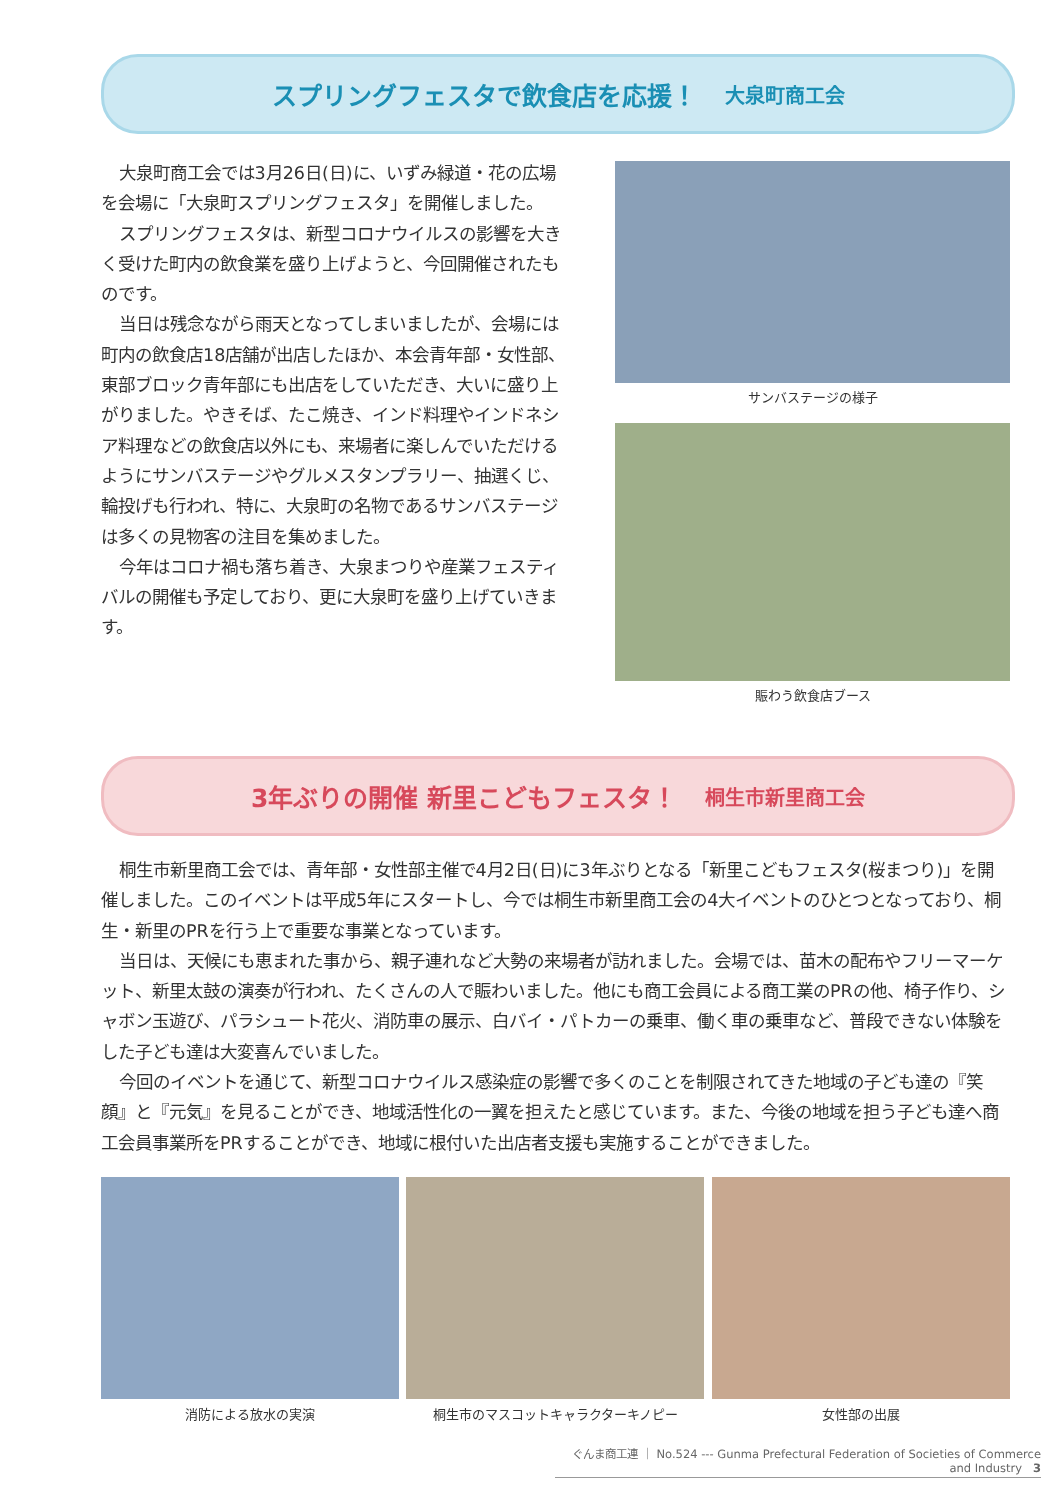スプリングフェスタで飲食店を応援！ 大泉町商工会
大泉町商工会では3月26日(日)に、いずみ緑道・花の広場を会場に「大泉町スプリングフェスタ」を開催しました。
スプリングフェスタは、新型コロナウイルスの影響を大きく受けた町内の飲食業を盛り上げようと、今回開催されたものです。
当日は残念ながら雨天となってしまいましたが、会場には町内の飲食店18店舗が出店したほか、本会青年部・女性部、東部ブロック青年部にも出店をしていただき、大いに盛り上がりました。やきそば、たこ焼き、インド料理やインドネシア料理などの飲食店以外にも、来場者に楽しんでいただけるようにサンバステージやグルメスタンプラリー、抽選くじ、輪投げも行われ、特に、大泉町の名物であるサンバステージは多くの見物客の注目を集めました。
今年はコロナ禍も落ち着き、大泉まつりや産業フェスティバルの開催も予定しており、更に大泉町を盛り上げていきます。
サンバステージの様子
賑わう飲食店ブース
3年ぶりの開催 新里こどもフェスタ！ 桐生市新里商工会
桐生市新里商工会では、青年部・女性部主催で4月2日(日)に3年ぶりとなる「新里こどもフェスタ(桜まつり)」を開催しました。このイベントは平成5年にスタートし、今では桐生市新里商工会の4大イベントのひとつとなっており、桐生・新里のPRを行う上で重要な事業となっています。
当日は、天候にも恵まれた事から、親子連れなど大勢の来場者が訪れました。会場では、苗木の配布やフリーマーケット、新里太鼓の演奏が行われ、たくさんの人で賑わいました。他にも商工会員による商工業のPRの他、椅子作り、シャボン玉遊び、パラシュート花火、消防車の展示、白バイ・パトカーの乗車、働く車の乗車など、普段できない体験をした子ども達は大変喜んでいました。
今回のイベントを通じて、新型コロナウイルス感染症の影響で多くのことを制限されてきた地域の子ども達の『笑顔』と『元気』を見ることができ、地域活性化の一翼を担えたと感じています。また、今後の地域を担う子ども達へ商工会員事業所をPRすることができ、地域に根付いた出店者支援も実施することができました。
消防による放水の実演 桐生市のマスコットキャラクターキノピー 女性部の出展
ぐんま商工連 ｜ No.524 --- Gunma Prefectural Federation of Societies of Commerce and Industry 3